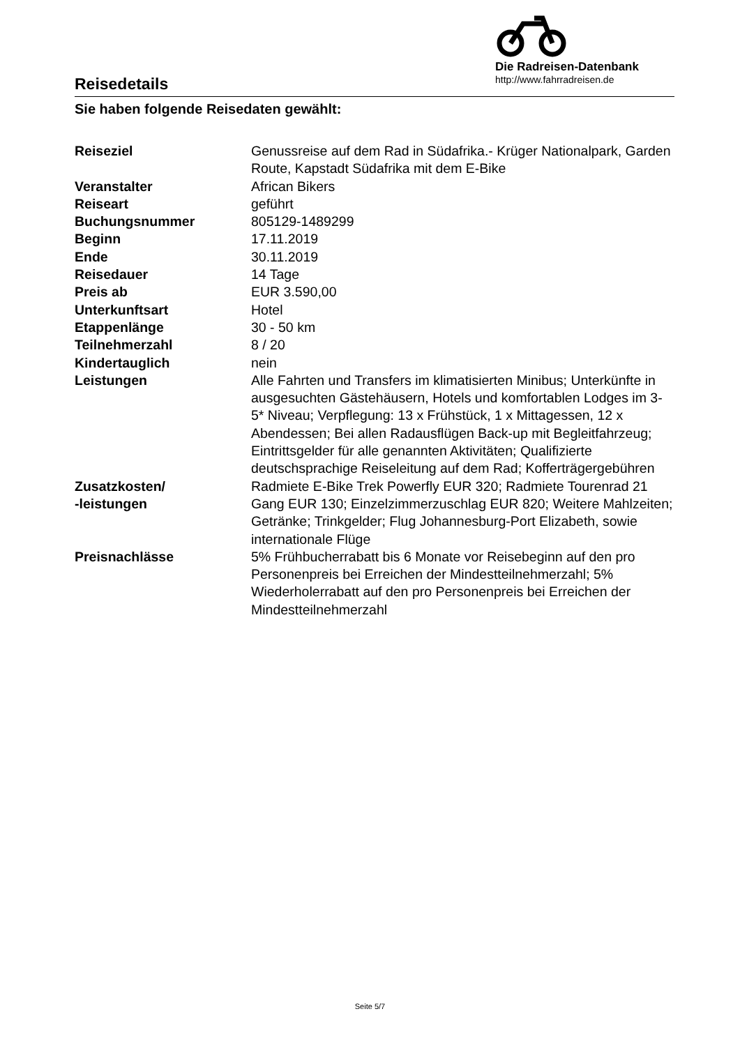Reisedetails
Die Radreisen-Datenbank
http://www.fahrradreisen.de
Sie haben folgende Reisedaten gewählt:
| Reiseziel | Genussreise auf dem Rad in Südafrika.- Krüger Nationalpark, Garden Route, Kapstadt Südafrika mit dem E-Bike |
| Veranstalter | African Bikers |
| Reiseart | geführt |
| Buchungsnummer | 805129-1489299 |
| Beginn | 17.11.2019 |
| Ende | 30.11.2019 |
| Reisedauer | 14 Tage |
| Preis ab | EUR 3.590,00 |
| Unterkunftsart | Hotel |
| Etappenlänge | 30 - 50 km |
| Teilnehmerzahl | 8 / 20 |
| Kindertauglich | nein |
| Leistungen | Alle Fahrten und Transfers im klimatisierten Minibus; Unterkünfte in ausgesuchten Gästehäusern, Hotels und komfortablen Lodges im 3-5* Niveau; Verpflegung: 13 x Frühstück, 1 x Mittagessen, 12 x Abendessen; Bei allen Radausflügen Back-up mit Begleitfahrzeug; Eintrittsgelder für alle genannten Aktivitäten; Qualifizierte deutschsprachige Reiseleitung auf dem Rad; Kofferträgergebühren |
| Zusatzkosten/ -leistungen | Radmiete E-Bike Trek Powerfly EUR 320; Radmiete Tourenrad 21 Gang EUR 130; Einzelzimmerzuschlag EUR 820; Weitere Mahlzeiten; Getränke; Trinkgelder; Flug Johannesburg-Port Elizabeth, sowie internationale Flüge |
| Preisnachlässe | 5% Frühbucherrabatt bis 6 Monate vor Reisebeginn auf den pro Personenpreis bei Erreichen der Mindestteilnehmerzahl; 5% Wiederholerrabatt auf den pro Personenpreis bei Erreichen der Mindestteilnehmerzahl |
Seite 5/7